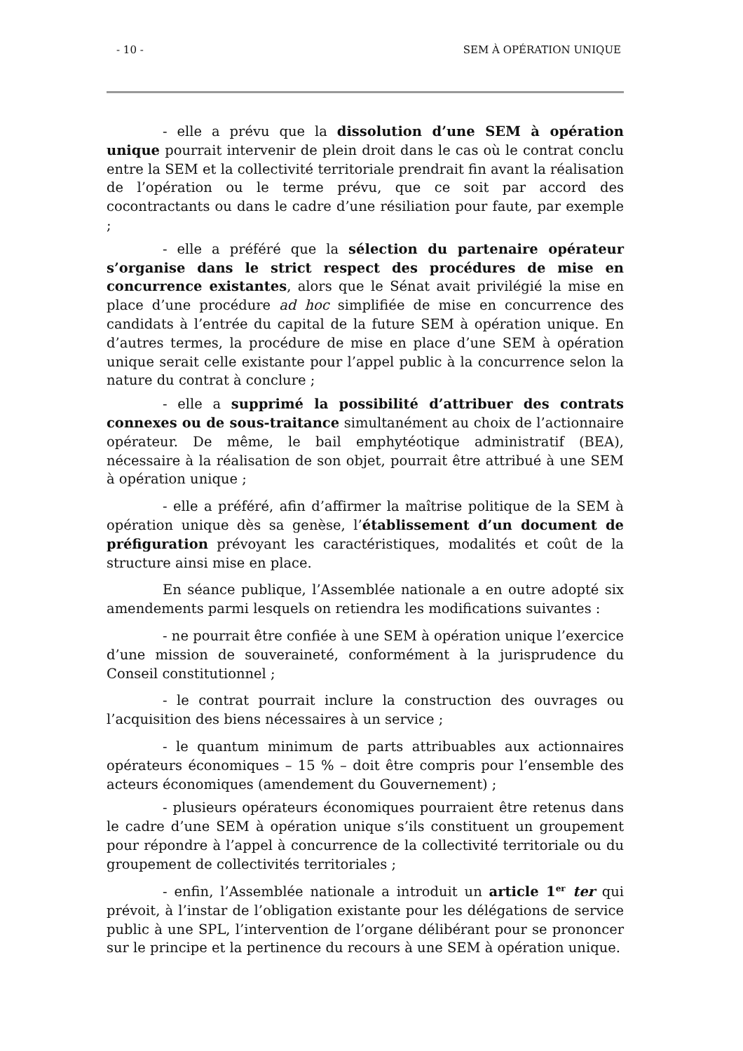- 10 - SEM À OPÉRATION UNIQUE
- elle a prévu que la dissolution d’une SEM à opération unique pourrait intervenir de plein droit dans le cas où le contrat conclu entre la SEM et la collectivité territoriale prendrait fin avant la réalisation de l’opération ou le terme prévu, que ce soit par accord des cocontractants ou dans le cadre d’une résiliation pour faute, par exemple ;
- elle a préféré que la sélection du partenaire opérateur s’organise dans le strict respect des procédures de mise en concurrence existantes, alors que le Sénat avait privilégié la mise en place d’une procédure ad hoc simplifiée de mise en concurrence des candidats à l’entrée du capital de la future SEM à opération unique. En d’autres termes, la procédure de mise en place d’une SEM à opération unique serait celle existante pour l’appel public à la concurrence selon la nature du contrat à conclure ;
- elle a supprimé la possibilité d’attribuer des contrats connexes ou de sous-traitance simultanément au choix de l’actionnaire opérateur. De même, le bail emphytéotique administratif (BEA), nécessaire à la réalisation de son objet, pourrait être attribué à une SEM à opération unique ;
- elle a préféré, afin d’affirmer la maîtrise politique de la SEM à opération unique dès sa genèse, l’établissement d’un document de préfiguration prévoyant les caractéristiques, modalités et coût de la structure ainsi mise en place.
En séance publique, l’Assemblée nationale a en outre adopté six amendements parmi lesquels on retiendra les modifications suivantes :
- ne pourrait être confiée à une SEM à opération unique l’exercice d’une mission de souveraineté, conformément à la jurisprudence du Conseil constitutionnel ;
- le contrat pourrait inclure la construction des ouvrages ou l’acquisition des biens nécessaires à un service ;
- le quantum minimum de parts attribuables aux actionnaires opérateurs économiques – 15 % – doit être compris pour l’ensemble des acteurs économiques (amendement du Gouvernement) ;
- plusieurs opérateurs économiques pourraient être retenus dans le cadre d’une SEM à opération unique s’ils constituent un groupement pour répondre à l’appel à concurrence de la collectivité territoriale ou du groupement de collectivités territoriales ;
- enfin, l’Assemblée nationale a introduit un article 1<sup>er</sup> ter qui prévoit, à l’instar de l’obligation existante pour les délégations de service public à une SPL, l’intervention de l’organe délibérant pour se prononcer sur le principe et la pertinence du recours à une SEM à opération unique.